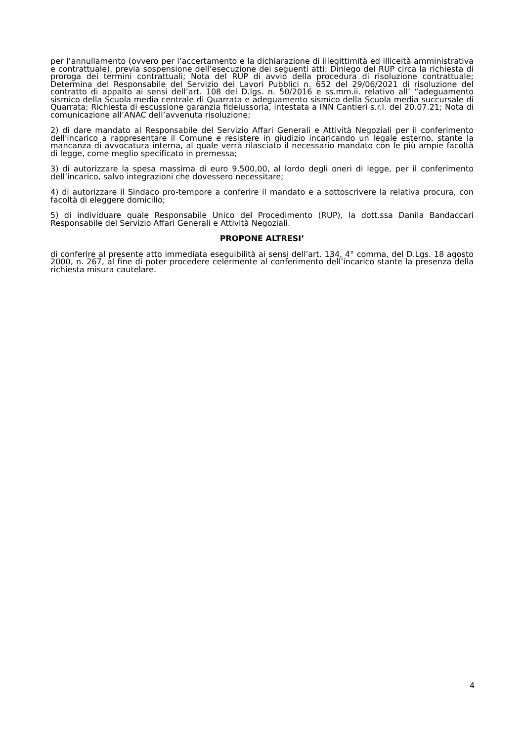per l’annullamento (ovvero per l’accertamento e la dichiarazione di illegittimità ed illiceità amministrativa e contrattuale), previa sospensione dell’esecuzione dei seguenti atti: Diniego del RUP circa la richiesta di proroga dei termini contrattuali; Nota del RUP di avvio della procedura di risoluzione contrattuale; Determina del Responsabile del Servizio dei Lavori Pubblici n. 652 del 29/06/2021 di risoluzione del contratto di appalto ai sensi dell’art. 108 del D.lgs. n. 50/2016 e ss.mm.ii. relativo all’ “adeguamento sismico della Scuola media centrale di Quarrata e adeguamento sismico della Scuola media succursale di Quarrata; Richiesta di escussione garanzia fideiussoria, intestata a INN Cantieri s.r.l. del 20.07.21; Nota di comunicazione all’ANAC dell’avvenuta risoluzione;
2) di dare mandato al Responsabile del Servizio Affari Generali e Attività Negoziali per il conferimento dell'incarico a rappresentare il Comune e resistere in giudizio incaricando un legale esterno, stante la mancanza di avvocatura interna, al quale verrà rilasciato il necessario mandato con le più ampie facoltà di legge, come meglio specificato in premessa;
3) di autorizzare la spesa massima di euro 9.500,00, al lordo degli oneri di legge, per il conferimento dell’incarico, salvo integrazioni che dovessero necessitare;
4) di autorizzare il Sindaco pro-tempore a conferire il mandato e a sottoscrivere la relativa procura, con facoltà di eleggere domicilio;
5) di individuare quale Responsabile Unico del Procedimento (RUP), la dott.ssa Danila Bandaccari Responsabile del Servizio Affari Generali e Attività Negoziali.
PROPONE ALTRESI’
di conferire al presente atto immediata eseguibilità ai sensi dell'art. 134, 4° comma, del D.Lgs. 18 agosto 2000, n. 267, al fine di poter procedere celermente al conferimento dell’incarico stante la presenza della richiesta misura cautelare.
4